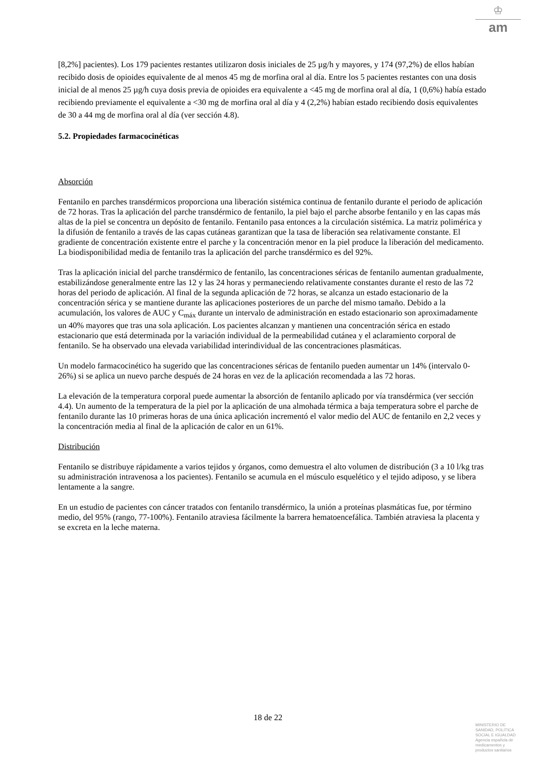♔
am
[8,2%] pacientes). Los 179 pacientes restantes utilizaron dosis iniciales de 25 µg/h y mayores, y 174 (97,2%) de ellos habían recibido dosis de opioides equivalente de al menos 45 mg de morfina oral al día. Entre los 5 pacientes restantes con una dosis inicial de al menos 25 µg/h cuya dosis previa de opioides era equivalente a <45 mg de morfina oral al día, 1 (0,6%) había estado recibiendo previamente el equivalente a <30 mg de morfina oral al día y 4 (2,2%) habían estado recibiendo dosis equivalentes de 30 a 44 mg de morfina oral al día (ver sección 4.8).
5.2. Propiedades farmacocinéticas
Absorción
Fentanilo en parches transdérmicos proporciona una liberación sistémica continua de fentanilo durante el periodo de aplicación de 72 horas. Tras la aplicación del parche transdérmico de fentanilo, la piel bajo el parche absorbe fentanilo y en las capas más altas de la piel se concentra un depósito de fentanilo. Fentanilo pasa entonces a la circulación sistémica. La matriz polimérica y la difusión de fentanilo a través de las capas cutáneas garantizan que la tasa de liberación sea relativamente constante. El gradiente de concentración existente entre el parche y la concentración menor en la piel produce la liberación del medicamento. La biodisponibilidad media de fentanilo tras la aplicación del parche transdérmico es del 92%.
Tras la aplicación inicial del parche transdérmico de fentanilo, las concentraciones séricas de fentanilo aumentan gradualmente, estabilizándose generalmente entre las 12 y las 24 horas y permaneciendo relativamente constantes durante el resto de las 72 horas del periodo de aplicación. Al final de la segunda aplicación de 72 horas, se alcanza un estado estacionario de la concentración sérica y se mantiene durante las aplicaciones posteriores de un parche del mismo tamaño. Debido a la acumulación, los valores de AUC y C<sub>máx</sub> durante un intervalo de administración en estado estacionario son aproximadamente un 40% mayores que tras una sola aplicación. Los pacientes alcanzan y mantienen una concentración sérica en estado estacionario que está determinada por la variación individual de la permeabilidad cutánea y el aclaramiento corporal de fentanilo. Se ha observado una elevada variabilidad interindividual de las concentraciones plasmáticas.
Un modelo farmacocinético ha sugerido que las concentraciones séricas de fentanilo pueden aumentar un 14% (intervalo 0- 26%) si se aplica un nuevo parche después de 24 horas en vez de la aplicación recomendada a las 72 horas.
La elevación de la temperatura corporal puede aumentar la absorción de fentanilo aplicado por vía transdérmica (ver sección 4.4). Un aumento de la temperatura de la piel por la aplicación de una almohada térmica a baja temperatura sobre el parche de fentanilo durante las 10 primeras horas de una única aplicación incrementó el valor medio del AUC de fentanilo en 2,2 veces y la concentración media al final de la aplicación de calor en un 61%.
Distribución
Fentanilo se distribuye rápidamente a varios tejidos y órganos, como demuestra el alto volumen de distribución (3 a 10 l/kg tras su administración intravenosa a los pacientes). Fentanilo se acumula en el músculo esquelético y el tejido adiposo, y se libera lentamente a la sangre.
En un estudio de pacientes con cáncer tratados con fentanilo transdérmico, la unión a proteínas plasmáticas fue, por término medio, del 95% (rango, 77-100%). Fentanilo atraviesa fácilmente la barrera hematoencefálica. También atraviesa la placenta y se excreta en la leche materna.
18 de 22
MINISTERIO DE
SANIDAD, POLITICA
SOCIAL E IGUALDAD
Agencia española de
medicamentos y
productos sanitarios